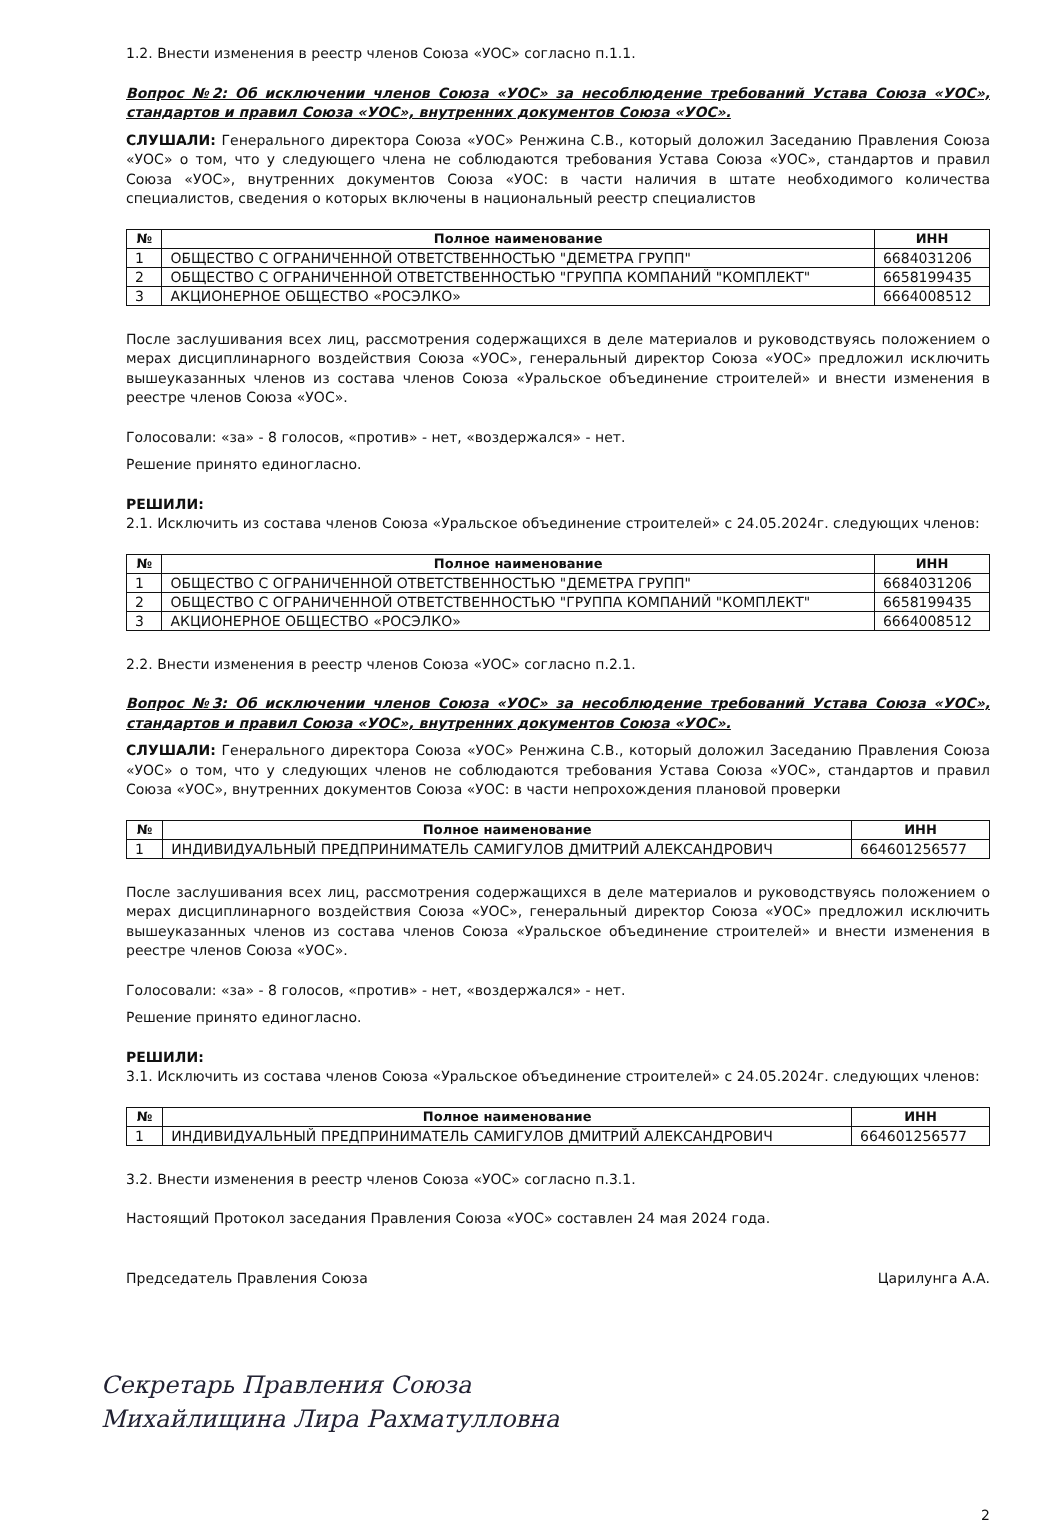1.2. Внести изменения в реестр членов Союза «УОС» согласно п.1.1.
Вопрос №2: Об исключении членов Союза «УОС» за несоблюдение требований Устава Союза «УОС», стандартов и правил Союза «УОС», внутренних документов Союза «УОС».
СЛУШАЛИ: Генерального директора Союза «УОС» Ренжина С.В., который доложил Заседанию Правления Союза «УОС» о том, что у следующего члена не соблюдаются требования Устава Союза «УОС», стандартов и правил Союза «УОС», внутренних документов Союза «УОС: в части наличия в штате необходимого количества специалистов, сведения о которых включены в национальный реестр специалистов
| № | Полное наименование | ИНН |
| --- | --- | --- |
| 1 | ОБЩЕСТВО С ОГРАНИЧЕННОЙ ОТВЕТСТВЕННОСТЬЮ "ДЕМЕТРА ГРУПП" | 6684031206 |
| 2 | ОБЩЕСТВО С ОГРАНИЧЕННОЙ ОТВЕТСТВЕННОСТЬЮ "ГРУППА КОМПАНИЙ "КОМПЛЕКТ" | 6658199435 |
| 3 | АКЦИОНЕРНОЕ ОБЩЕСТВО «РОСЭЛКО» | 6664008512 |
После заслушивания всех лиц, рассмотрения содержащихся в деле материалов и руководствуясь положением о мерах дисциплинарного воздействия Союза «УОС», генеральный директор Союза «УОС» предложил исключить вышеуказанных членов из состава членов Союза «Уральское объединение строителей» и внести изменения в реестре членов Союза «УОС».
Голосовали: «за» - 8 голосов, «против» - нет, «воздержался» - нет.
Решение принято единогласно.
РЕШИЛИ:
2.1. Исключить из состава членов Союза «Уральское объединение строителей» с 24.05.2024г. следующих членов:
| № | Полное наименование | ИНН |
| --- | --- | --- |
| 1 | ОБЩЕСТВО С ОГРАНИЧЕННОЙ ОТВЕТСТВЕННОСТЬЮ "ДЕМЕТРА ГРУПП" | 6684031206 |
| 2 | ОБЩЕСТВО С ОГРАНИЧЕННОЙ ОТВЕТСТВЕННОСТЬЮ "ГРУППА КОМПАНИЙ "КОМПЛЕКТ" | 6658199435 |
| 3 | АКЦИОНЕРНОЕ ОБЩЕСТВО «РОСЭЛКО» | 6664008512 |
2.2. Внести изменения в реестр членов Союза «УОС» согласно п.2.1.
Вопрос №3: Об исключении членов Союза «УОС» за несоблюдение требований Устава Союза «УОС», стандартов и правил Союза «УОС», внутренних документов Союза «УОС».
СЛУШАЛИ: Генерального директора Союза «УОС» Ренжина С.В., который доложил Заседанию Правления Союза «УОС» о том, что у следующих членов не соблюдаются требования Устава Союза «УОС», стандартов и правил Союза «УОС», внутренних документов Союза «УОС: в части непрохождения плановой проверки
| № | Полное наименование | ИНН |
| --- | --- | --- |
| 1 | ИНДИВИДУАЛЬНЫЙ ПРЕДПРИНИМАТЕЛЬ САМИГУЛОВ ДМИТРИЙ АЛЕКСАНДРОВИЧ | 664601256577 |
После заслушивания всех лиц, рассмотрения содержащихся в деле материалов и руководствуясь положением о мерах дисциплинарного воздействия Союза «УОС», генеральный директор Союза «УОС» предложил исключить вышеуказанных членов из состава членов Союза «Уральское объединение строителей» и внести изменения в реестре членов Союза «УОС».
Голосовали: «за» - 8 голосов, «против» - нет, «воздержался» - нет.
Решение принято единогласно.
РЕШИЛИ:
3.1. Исключить из состава членов Союза «Уральское объединение строителей» с 24.05.2024г. следующих членов:
| № | Полное наименование | ИНН |
| --- | --- | --- |
| 1 | ИНДИВИДУАЛЬНЫЙ ПРЕДПРИНИМАТЕЛЬ САМИГУЛОВ ДМИТРИЙ АЛЕКСАНДРОВИЧ | 664601256577 |
3.2. Внести изменения в реестр членов Союза «УОС» согласно п.3.1.
Настоящий Протокол заседания Правления Союза «УОС» составлен 24 мая 2024 года.
Председатель Правления Союза Царилунга А.А.
Секретарь Правления Союза
Михайлищина Лира Рахматулловна
2